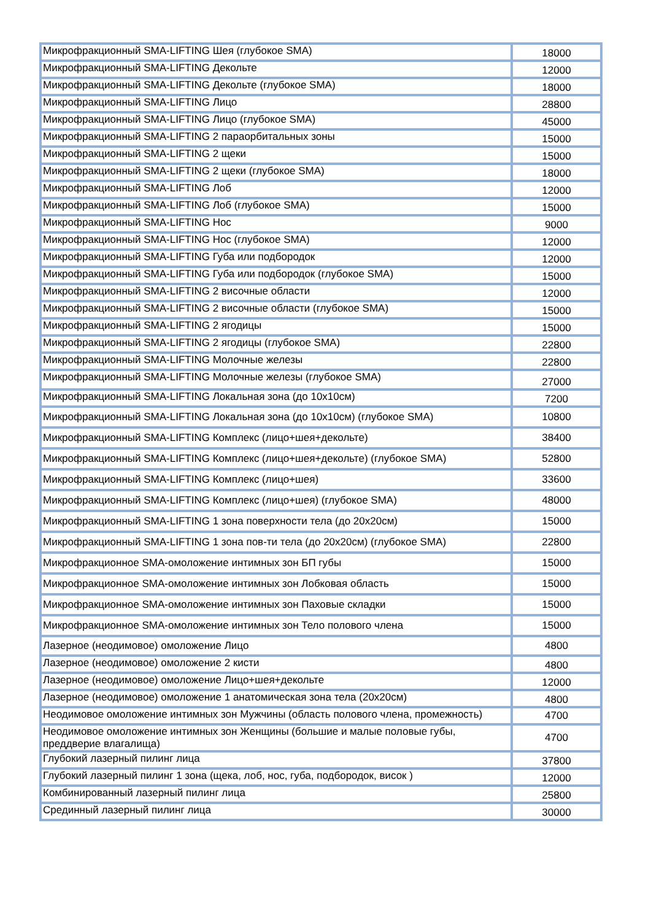| Микрофракционный SMA-LIFTING Шея (глубокое SMA) | 18000 |
| Микрофракционный SMA-LIFTING Декольте | 12000 |
| Микрофракционный SMA-LIFTING Декольте (глубокое SMA) | 18000 |
| Микрофракционный SMA-LIFTING Лицо | 28800 |
| Микрофракционный SMA-LIFTING Лицо (глубокое SMA) | 45000 |
| Микрофракционный SMA-LIFTING 2 параорбитальных зоны | 15000 |
| Микрофракционный SMA-LIFTING 2 щеки | 15000 |
| Микрофракционный SMA-LIFTING 2 щеки (глубокое SMA) | 18000 |
| Микрофракционный SMA-LIFTING Лоб | 12000 |
| Микрофракционный SMA-LIFTING Лоб (глубокое SMA) | 15000 |
| Микрофракционный SMA-LIFTING Нос | 9000 |
| Микрофракционный SMA-LIFTING Нос (глубокое SMA) | 12000 |
| Микрофракционный SMA-LIFTING Губа или подбородок | 12000 |
| Микрофракционный SMA-LIFTING Губа или подбородок (глубокое SMA) | 15000 |
| Микрофракционный SMA-LIFTING 2 височные области | 12000 |
| Микрофракционный SMA-LIFTING 2 височные области (глубокое SMA) | 15000 |
| Микрофракционный SMA-LIFTING 2 ягодицы | 15000 |
| Микрофракционный SMA-LIFTING 2 ягодицы (глубокое SMA) | 22800 |
| Микрофракционный SMA-LIFTING Молочные железы | 22800 |
| Микрофракционный SMA-LIFTING Молочные железы (глубокое SMA) | 27000 |
| Микрофракционный SMA-LIFTING Локальная зона (до 10х10см) | 7200 |
| Микрофракционный SMA-LIFTING Локальная зона (до 10х10см) (глубокое SMA) | 10800 |
| Микрофракционный SMA-LIFTING Комплекс (лицо+шея+декольте) | 38400 |
| Микрофракционный SMA-LIFTING Комплекс (лицо+шея+декольте) (глубокое SMA) | 52800 |
| Микрофракционный SMA-LIFTING Комплекс (лицо+шея) | 33600 |
| Микрофракционный SMA-LIFTING Комплекс (лицо+шея) (глубокое SMA) | 48000 |
| Микрофракционный SMA-LIFTING 1 зона поверхности тела (до 20х20см) | 15000 |
| Микрофракционный SMA-LIFTING 1 зона пов-ти тела (до 20х20см) (глубокое SMA) | 22800 |
| Микрофракционное SMA-омоложение интимных зон БП губы | 15000 |
| Микрофракционное SMA-омоложение интимных зон Лобковая область | 15000 |
| Микрофракционное SMA-омоложение интимных зон Паховые складки | 15000 |
| Микрофракционное SMA-омоложение интимных зон Тело полового члена | 15000 |
| Лазерное (неодимовое) омоложение Лицо | 4800 |
| Лазерное (неодимовое) омоложение 2 кисти | 4800 |
| Лазерное (неодимовое) омоложение Лицо+шея+декольте | 12000 |
| Лазерное (неодимовое) омоложение 1 анатомическая зона тела (20х20см) | 4800 |
| Неодимовое омоложение интимных зон Мужчины (область полового члена, промежность) | 4700 |
| Неодимовое омоложение интимных зон Женщины (большие и малые половые губы, преддверие влагалища) | 4700 |
| Глубокий лазерный пилинг лица | 37800 |
| Глубокий лазерный пилинг 1 зона (щека, лоб, нос, губа, подбородок, висок ) | 12000 |
| Комбинированный лазерный пилинг лица | 25800 |
| Срединный лазерный пилинг лица | 30000 |